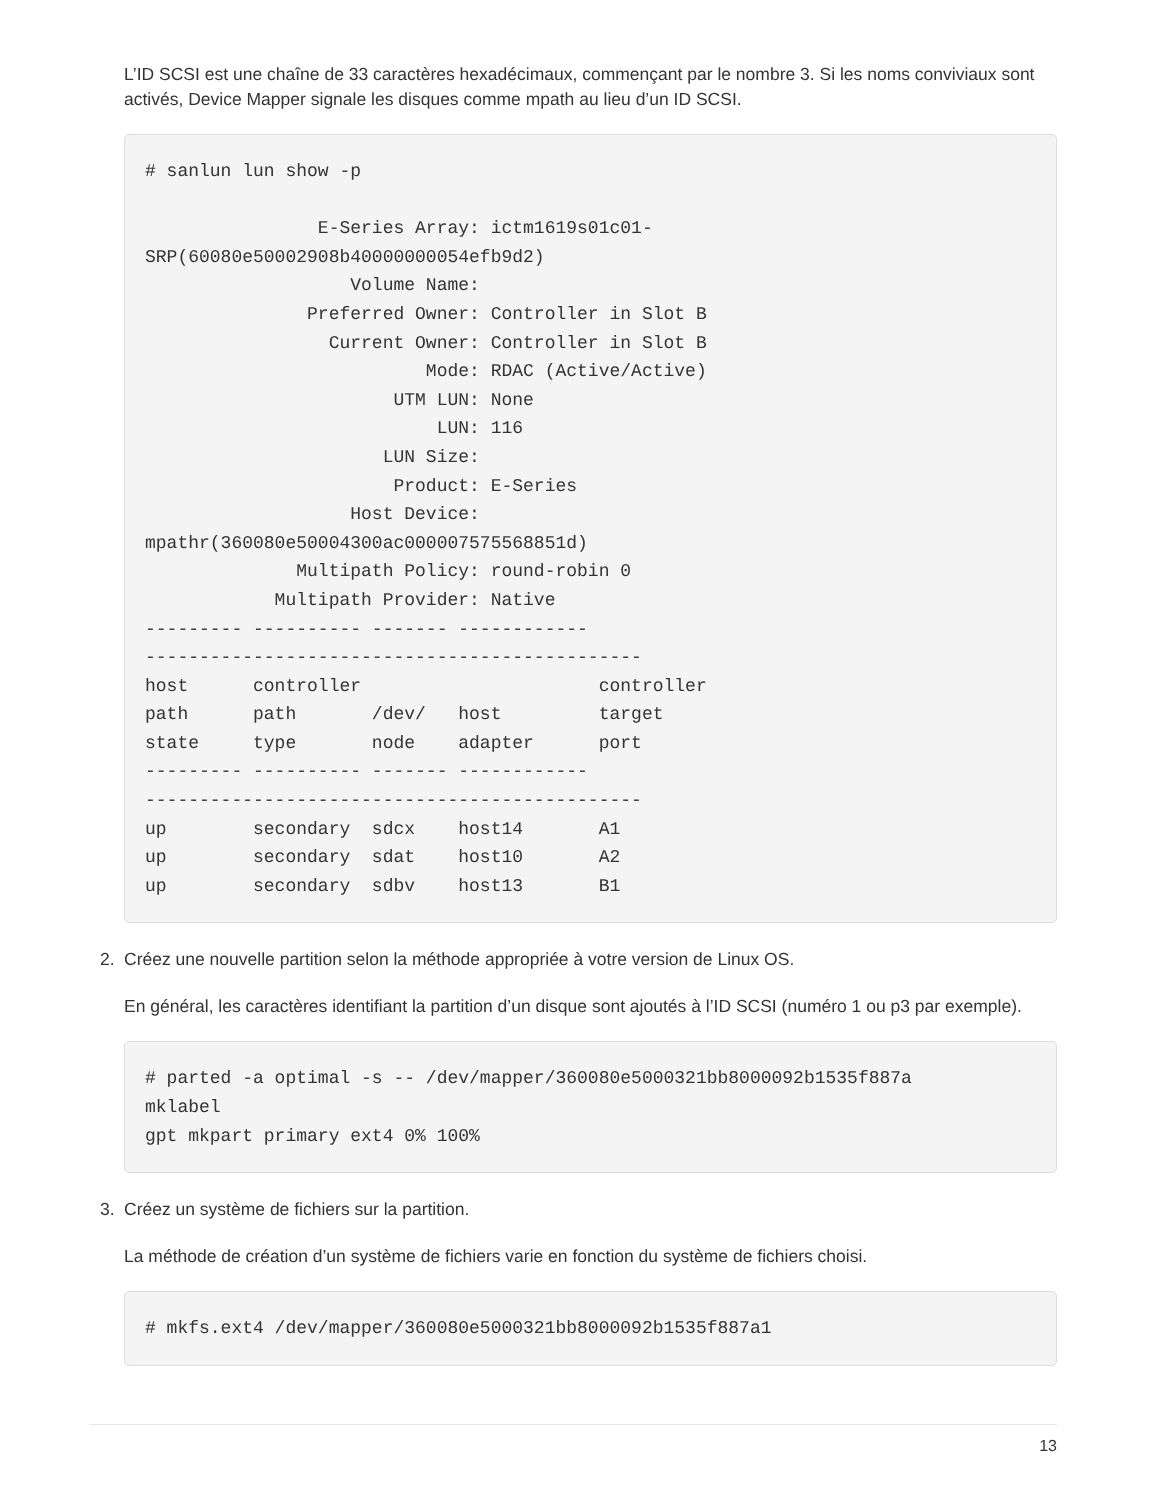L’ID SCSI est une chaîne de 33 caractères hexadécimaux, commençant par le nombre 3. Si les noms conviviaux sont activés, Device Mapper signale les disques comme mpath au lieu d’un ID SCSI.
# sanlun lun show -p

                E-Series Array: ictm1619s01c01-
SRP(60080e50002908b40000000054efb9d2)
                   Volume Name:
               Preferred Owner: Controller in Slot B
                 Current Owner: Controller in Slot B
                          Mode: RDAC (Active/Active)
                       UTM LUN: None
                           LUN: 116
                      LUN Size:
                       Product: E-Series
                   Host Device:
mpathr(360080e50004300ac000007575568851d)
              Multipath Policy: round-robin 0
            Multipath Provider: Native
--------- ---------- ------- ------------
----------------------------------------------
host      controller                      controller
path      path       /dev/   host         target
state     type       node    adapter      port
--------- ---------- ------- ------------
----------------------------------------------
up        secondary  sdcx    host14       A1
up        secondary  sdat    host10       A2
up        secondary  sdbv    host13       B1
2. Créez une nouvelle partition selon la méthode appropriée à votre version de Linux OS.
En général, les caractères identifiant la partition d’un disque sont ajoutés à l’ID SCSI (numéro 1 ou p3 par exemple).
# parted -a optimal -s -- /dev/mapper/360080e5000321bb8000092b1535f887a
mklabel
gpt mkpart primary ext4 0% 100%
3. Créez un système de fichiers sur la partition.
La méthode de création d’un système de fichiers varie en fonction du système de fichiers choisi.
# mkfs.ext4 /dev/mapper/360080e5000321bb8000092b1535f887a1
13